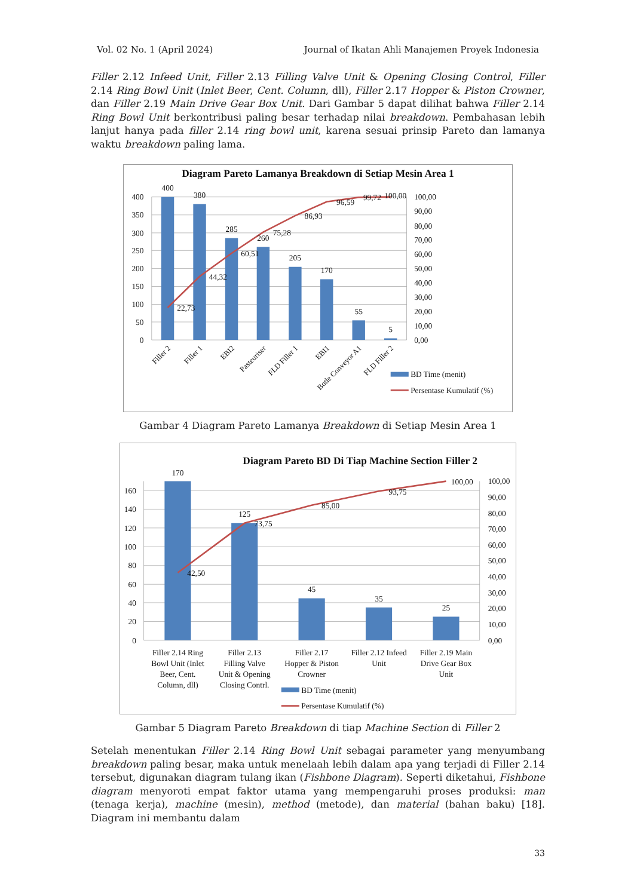Vol. 02 No. 1 (April 2024) Journal of Ikatan Ahli Manajemen Proyek Indonesia
Filler 2.12 Infeed Unit, Filler 2.13 Filling Valve Unit & Opening Closing Control, Filler 2.14 Ring Bowl Unit (Inlet Beer, Cent. Column, dll), Filler 2.17 Hopper & Piston Crowner, dan Filler 2.19 Main Drive Gear Box Unit. Dari Gambar 5 dapat dilihat bahwa Filler 2.14 Ring Bowl Unit berkontribusi paling besar terhadap nilai breakdown. Pembahasan lebih lanjut hanya pada filler 2.14 ring bowl unit, karena sesuai prinsip Pareto dan lamanya waktu breakdown paling lama.
Diagram Pareto Lamanya Breakdown di Setiap Mesin Area 1
400
350
300
250
200
150
100
50
0
100,00
90,00
80,00
70,00
60,00
50,00
40,00
30,00
20,00
10,00
0,00
400
380
285
260
205
170
55
5
22,73
44,32
60,51
75,28
86,93
96,59
99,72
100,00
Filler 2
Filler 1
EBI2
Pasteuriser
FLD Filler 1
EBI1
Botle Conveyor A1
FLD Filler 2
BD Time (menit)
Persentase Kumulatif (%)
Gambar 4 Diagram Pareto Lamanya Breakdown di Setiap Mesin Area 1
Diagram Pareto BD Di Tiap Machine Section Filler 2
160
140
120
100
80
60
40
20
0
100,00
90,00
80,00
70,00
60,00
50,00
40,00
30,00
20,00
10,00
0,00
170
125
45
35
25
42,50
73,75
85,00
93,75
100,00
Filler 2.14 Ring
Bowl Unit (Inlet
Beer, Cent.
Column, dll)
Filler 2.13
Filling Valve
Unit & Opening
Closing Contrl.
Filler 2.17
Hopper & Piston
Crowner
Filler 2.12 Infeed
Unit
Filler 2.19 Main
Drive Gear Box
Unit
BD Time (menit)
Persentase Kumulatif (%)
Gambar 5 Diagram Pareto Breakdown di tiap Machine Section di Filler 2
Setelah menentukan Filler 2.14 Ring Bowl Unit sebagai parameter yang menyumbang breakdown paling besar, maka untuk menelaah lebih dalam apa yang terjadi di Filler 2.14 tersebut, digunakan diagram tulang ikan (Fishbone Diagram). Seperti diketahui, Fishbone diagram menyoroti empat faktor utama yang mempengaruhi proses produksi: man (tenaga kerja), machine (mesin), method (metode), dan material (bahan baku) [18]. Diagram ini membantu dalam
33